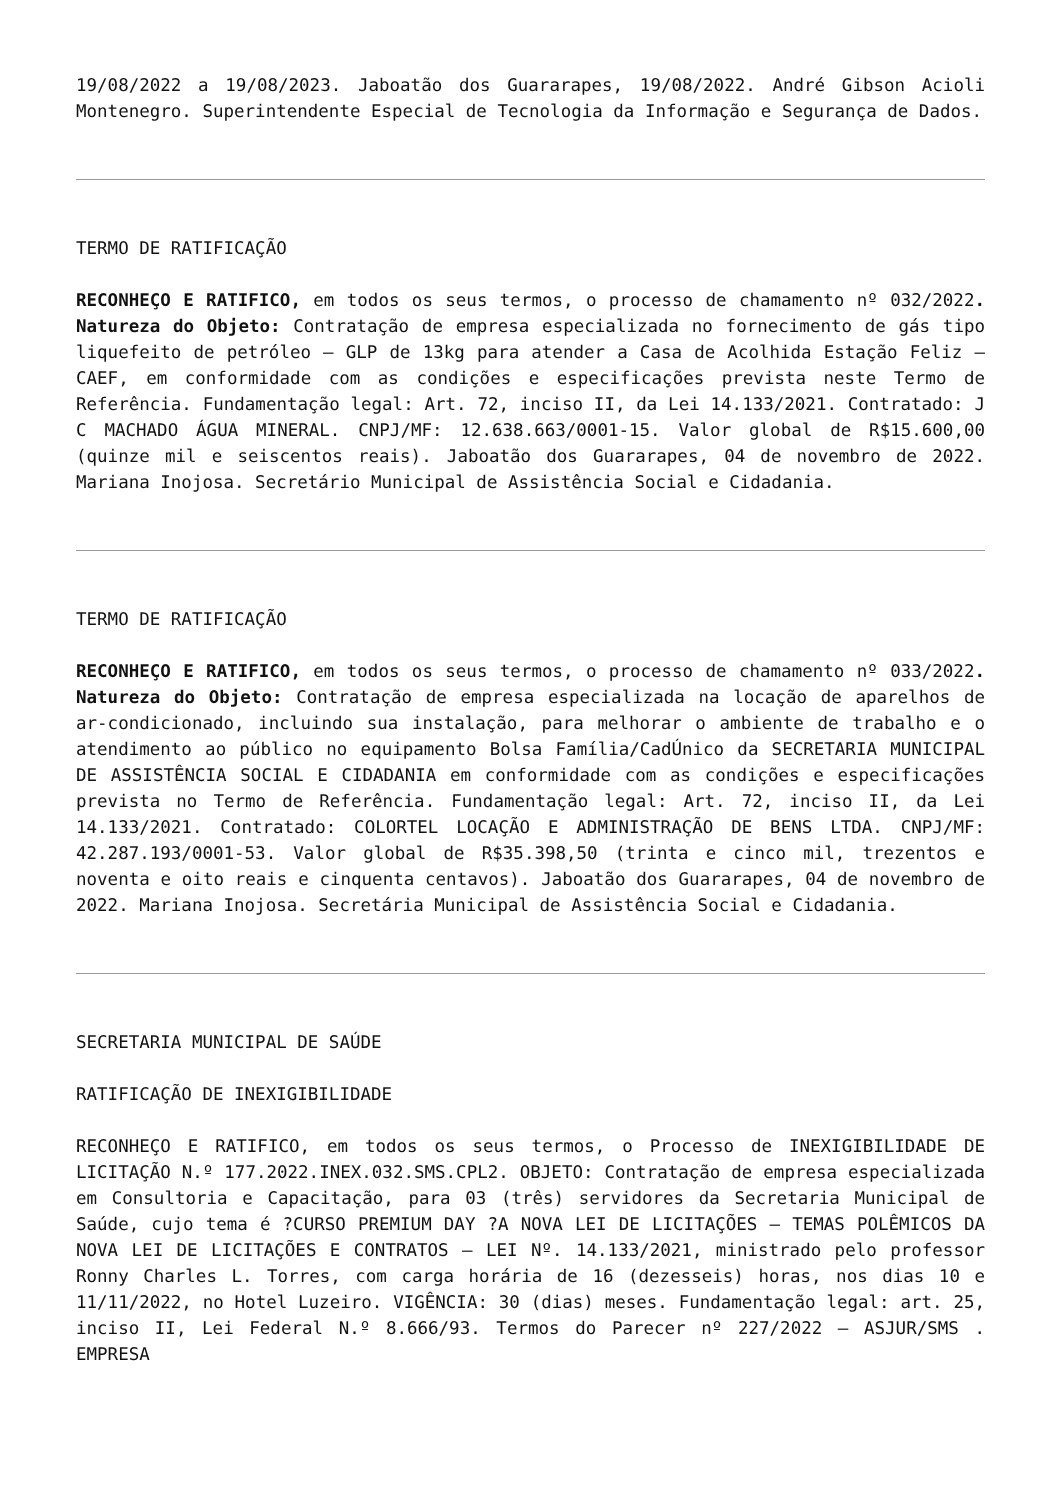19/08/2022 a 19/08/2023. Jaboatão dos Guararapes, 19/08/2022. André Gibson Acioli Montenegro. Superintendente Especial de Tecnologia da Informação e Segurança de Dados.
TERMO DE RATIFICAÇÃO
RECONHEÇO E RATIFICO, em todos os seus termos, o processo de chamamento nº 032/2022. Natureza do Objeto: Contratação de empresa especializada no fornecimento de gás tipo liquefeito de petróleo – GLP de 13kg para atender a Casa de Acolhida Estação Feliz – CAEF, em conformidade com as condições e especificações prevista neste Termo de Referência. Fundamentação legal: Art. 72, inciso II, da Lei 14.133/2021. Contratado: J C MACHADO ÁGUA MINERAL. CNPJ/MF: 12.638.663/0001-15. Valor global de R$15.600,00 (quinze mil e seiscentos reais). Jaboatão dos Guararapes, 04 de novembro de 2022. Mariana Inojosa. Secretário Municipal de Assistência Social e Cidadania.
TERMO DE RATIFICAÇÃO
RECONHEÇO E RATIFICO, em todos os seus termos, o processo de chamamento nº 033/2022. Natureza do Objeto: Contratação de empresa especializada na locação de aparelhos de ar-condicionado, incluindo sua instalação, para melhorar o ambiente de trabalho e o atendimento ao público no equipamento Bolsa Família/CadÚnico da SECRETARIA MUNICIPAL DE ASSISTÊNCIA SOCIAL E CIDADANIA em conformidade com as condições e especificações prevista no Termo de Referência. Fundamentação legal: Art. 72, inciso II, da Lei 14.133/2021. Contratado: COLORTEL LOCAÇÃO E ADMINISTRAÇÃO DE BENS LTDA. CNPJ/MF: 42.287.193/0001-53. Valor global de R$35.398,50 (trinta e cinco mil, trezentos e noventa e oito reais e cinquenta centavos). Jaboatão dos Guararapes, 04 de novembro de 2022. Mariana Inojosa. Secretária Municipal de Assistência Social e Cidadania.
SECRETARIA MUNICIPAL DE SAÚDE
RATIFICAÇÃO DE INEXIGIBILIDADE
RECONHEÇO E RATIFICO, em todos os seus termos, o Processo de INEXIGIBILIDADE DE LICITAÇÃO N.º 177.2022.INEX.032.SMS.CPL2. OBJETO: Contratação de empresa especializada em Consultoria e Capacitação, para 03 (três) servidores da Secretaria Municipal de Saúde, cujo tema é ?CURSO PREMIUM DAY ?A NOVA LEI DE LICITAÇÕES – TEMAS POLÊMICOS DA NOVA LEI DE LICITAÇÕES E CONTRATOS – LEI Nº. 14.133/2021, ministrado pelo professor Ronny Charles L. Torres, com carga horária de 16 (dezesseis) horas, nos dias 10 e 11/11/2022, no Hotel Luzeiro. VIGÊNCIA: 30 (dias) meses. Fundamentação legal: art. 25, inciso II, Lei Federal N.º 8.666/93. Termos do Parecer nº 227/2022 – ASJUR/SMS . EMPRESA